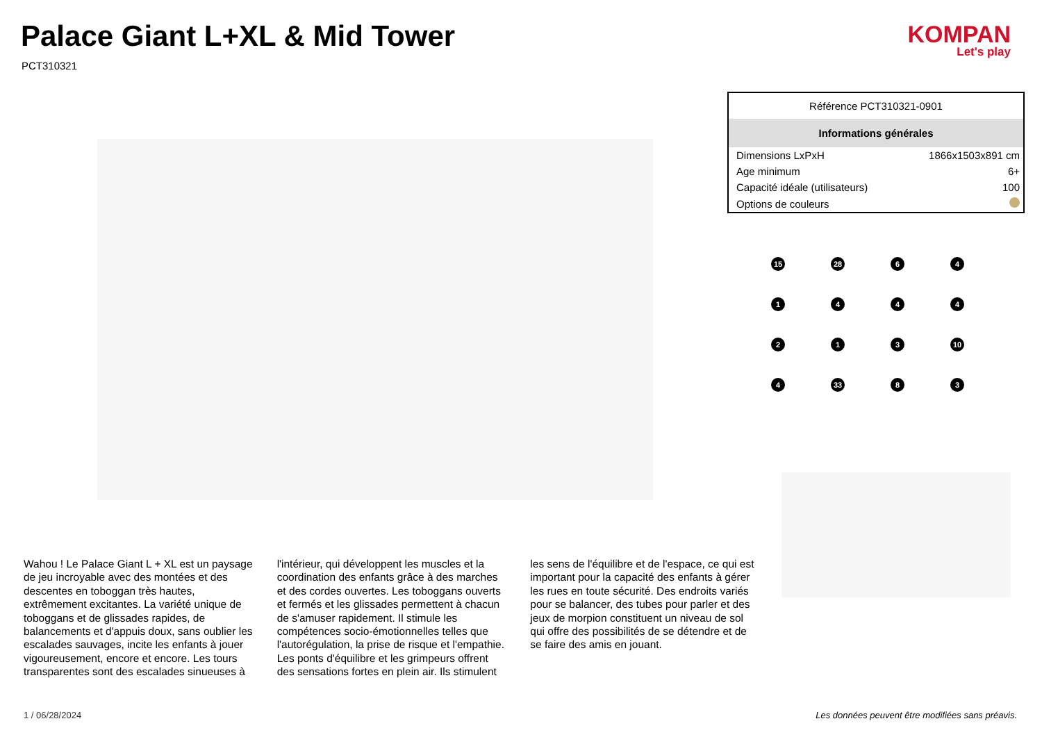Palace Giant L+XL & Mid Tower
PCT310321
KOMPAN
Let's play
| Référence PCT310321-0901 | |
| Informations générales | |
| Dimensions LxPxH | 1866x1503x891 cm |
| Age minimum | 6+ |
| Capacité idéale (utilisateurs) | 100 |
| Options de couleurs | |
15
28
6
4
1
4
4
4
2
1
3
10
4
33
8
3
Wahou ! Le Palace Giant L + XL est un paysage de jeu incroyable avec des montées et des descentes en toboggan très hautes, extrêmement excitantes. La variété unique de toboggans et de glissades rapides, de balancements et d'appuis doux, sans oublier les escalades sauvages, incite les enfants à jouer vigoureusement, encore et encore. Les tours transparentes sont des escalades sinueuses à l'intérieur, qui développent les muscles et la coordination des enfants grâce à des marches et des cordes ouvertes. Les toboggans ouverts et fermés et les glissades permettent à chacun de s'amuser rapidement. Il stimule les compétences socio-émotionnelles telles que l'autorégulation, la prise de risque et l'empathie. Les ponts d'équilibre et les grimpeurs offrent des sensations fortes en plein air. Ils stimulent les sens de l'équilibre et de l'espace, ce qui est important pour la capacité des enfants à gérer les rues en toute sécurité. Des endroits variés pour se balancer, des tubes pour parler et des jeux de morpion constituent un niveau de sol qui offre des possibilités de se détendre et de se faire des amis en jouant.
1 / 06/28/2024
Les données peuvent être modifiées sans préavis.